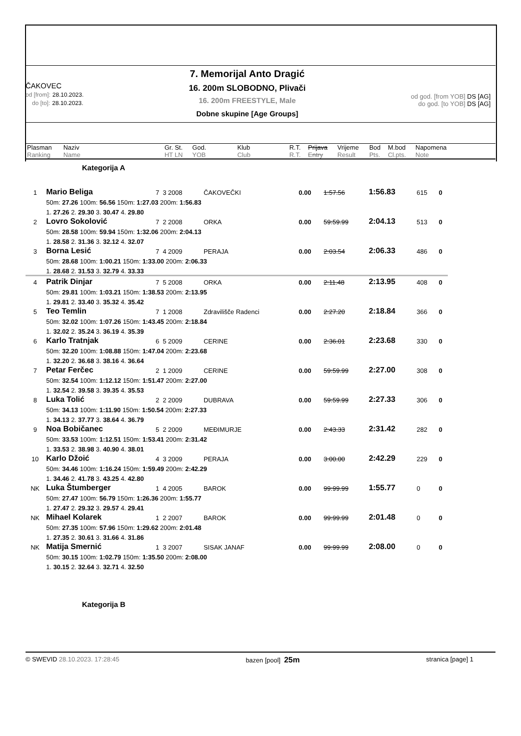ČAKOVEC
od [from]: 28.10.2023.
do [to]: 28.10.2023.
7. Memorijal Anto Dragić
16. 200m SLOBODNO, Plivači
16. 200m FREESTYLE, Male
Dobne skupine [Age Groups]
od god. [from YOB] DS [AG]
do god. [to YOB] DS [AG]
| Plasman Ranking | Naziv Name | Gr. St. HT LN | God. YOB | Klub Club | R.T. R.T. | Prijava Entry | Vrijeme Result | Bod Pts. | M.bod Cl.pts. | Napomena Note |
Kategorija A
| 1 | Mario Beliga | 7 3 2008 | ČAKOVEČKI | 0.00 | 1:57.56 | 1:56.83 | 615 | 0 |
| | 50m: 27.26 100m: 56.56 150m: 1:27.03 200m: 1:56.83 | | | | | | | |
| | 1. 27.26 2. 29.30 3. 30.47 4. 29.80 | | | | | | | |
| 2 | Lovro Sokolović | 7 2 2008 | ORKA | 0.00 | 59:59.99 | 2:04.13 | 513 | 0 |
| | 50m: 28.58 100m: 59.94 150m: 1:32.06 200m: 2:04.13 | | | | | | | |
| | 1. 28.58 2. 31.36 3. 32.12 4. 32.07 | | | | | | | |
| 3 | Borna Lesić | 7 4 2009 | PERAJA | 0.00 | 2:03.54 | 2:06.33 | 486 | 0 |
| | 50m: 28.68 100m: 1:00.21 150m: 1:33.00 200m: 2:06.33 | | | | | | | |
| | 1. 28.68 2. 31.53 3. 32.79 4. 33.33 | | | | | | | |
| 4 | Patrik Dinjar | 7 5 2008 | ORKA | 0.00 | 2:11.48 | 2:13.95 | 408 | 0 |
| | 50m: 29.81 100m: 1:03.21 150m: 1:38.53 200m: 2:13.95 | | | | | | | |
| | 1. 29.81 2. 33.40 3. 35.32 4. 35.42 | | | | | | | |
| 5 | Teo Temlin | 7 1 2008 | Zdravilišče Radenci | 0.00 | 2:27.20 | 2:18.84 | 366 | 0 |
| | 50m: 32.02 100m: 1:07.26 150m: 1:43.45 200m: 2:18.84 | | | | | | | |
| | 1. 32.02 2. 35.24 3. 36.19 4. 35.39 | | | | | | | |
| 6 | Karlo Tratnjak | 6 5 2009 | CERINE | 0.00 | 2:36.01 | 2:23.68 | 330 | 0 |
| | 50m: 32.20 100m: 1:08.88 150m: 1:47.04 200m: 2:23.68 | | | | | | | |
| | 1. 32.20 2. 36.68 3. 38.16 4. 36.64 | | | | | | | |
| 7 | Petar Ferčec | 2 1 2009 | CERINE | 0.00 | 59:59.99 | 2:27.00 | 308 | 0 |
| | 50m: 32.54 100m: 1:12.12 150m: 1:51.47 200m: 2:27.00 | | | | | | | |
| | 1. 32.54 2. 39.58 3. 39.35 4. 35.53 | | | | | | | |
| 8 | Luka Tolić | 2 2 2009 | DUBRAVA | 0.00 | 59:59.99 | 2:27.33 | 306 | 0 |
| | 50m: 34.13 100m: 1:11.90 150m: 1:50.54 200m: 2:27.33 | | | | | | | |
| | 1. 34.13 2. 37.77 3. 38.64 4. 36.79 | | | | | | | |
| 9 | Noa Bobičanec | 5 2 2009 | MEĐIMURJE | 0.00 | 2:43.33 | 2:31.42 | 282 | 0 |
| | 50m: 33.53 100m: 1:12.51 150m: 1:53.41 200m: 2:31.42 | | | | | | | |
| | 1. 33.53 2. 38.98 3. 40.90 4. 38.01 | | | | | | | |
| 10 | Karlo Džoić | 4 3 2009 | PERAJA | 0.00 | 3:00.00 | 2:42.29 | 229 | 0 |
| | 50m: 34.46 100m: 1:16.24 150m: 1:59.49 200m: 2:42.29 | | | | | | | |
| | 1. 34.46 2. 41.78 3. 43.25 4. 42.80 | | | | | | | |
| NK | Luka Štumberger | 1 4 2005 | BAROK | 0.00 | 99:99.99 | 1:55.77 | 0 | 0 |
| | 50m: 27.47 100m: 56.79 150m: 1:26.36 200m: 1:55.77 | | | | | | | |
| | 1. 27.47 2. 29.32 3. 29.57 4. 29.41 | | | | | | | |
| NK | Mihael Kolarek | 1 2 2007 | BAROK | 0.00 | 99:99.99 | 2:01.48 | 0 | 0 |
| | 50m: 27.35 100m: 57.96 150m: 1:29.62 200m: 2:01.48 | | | | | | | |
| | 1. 27.35 2. 30.61 3. 31.66 4. 31.86 | | | | | | | |
| NK | Matija Smernić | 1 3 2007 | SISAK JANAF | 0.00 | 99:99.99 | 2:08.00 | 0 | 0 |
| | 50m: 30.15 100m: 1:02.79 150m: 1:35.50 200m: 2:08.00 | | | | | | | |
| | 1. 30.15 2. 32.64 3. 32.71 4. 32.50 | | | | | | | |
Kategorija B
© SWEVID 28.10.2023. 17:28:45 bazen [pool] 25m stranica [page] 1